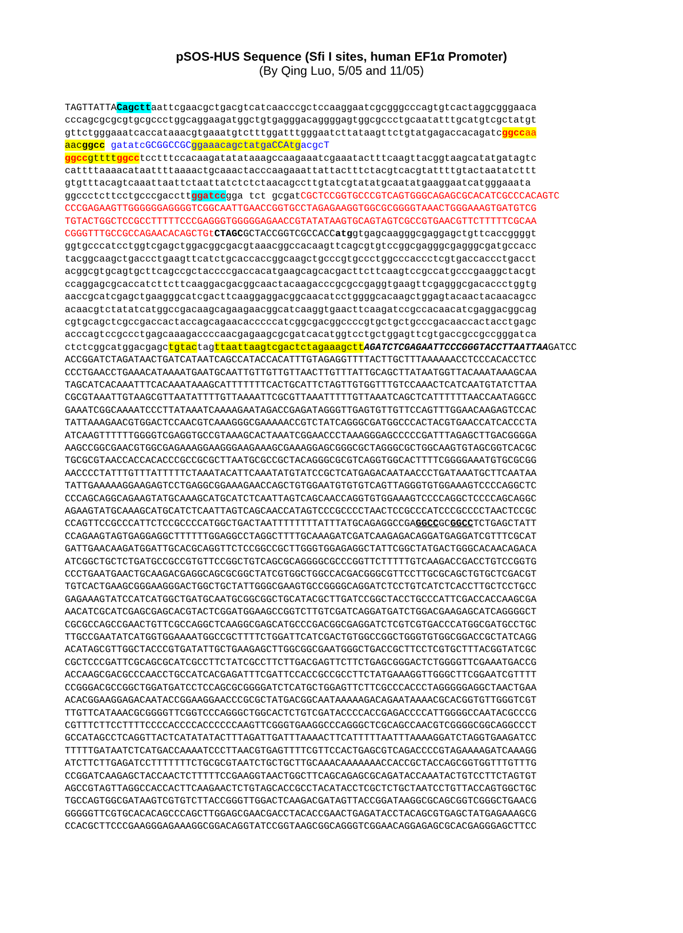pSOS-HUS Sequence (Sfi I sites, human EF1α Promoter)
(By Qing Luo, 5/05 and 11/05)
TAGTTATTACagcttaattcgaacgctgacgtcatcaacccgctccaaggaatcgcgggcccagtgtcactaggcgggaaca cccagcgcgcgtgcgccctggcaggaagatggctgtgagggacaggggagtggcgccctgcaatatttgcatgtcgctatgt gttctgggaaatcaccataaacgtgaaatgtctttggatttgggaatcttataagttctgtatgagaccacagatcggccaa aacggcc gatatcGCGGCCGCggaaacagctatgaCCAtgacgcT ggcc gttttggcctcctttccacaagatatataaagccaagaaatcgaaatactttcaagttacggtaagcatatgatagtc cattttaaaacataattttaaaactgcaaactacccaagaaattattactttctacgtcacgtattttgtactaatatcttt gtgtttacagtcaaattaattctaattatctctctaacagccttgtatcgtatatgcaatatgaaggaatcatgggaaata ggccctcttcctgcccgaccttggatccgga tct gcgatCGCTCCGGTGCCCGTCAGTGGGCAGAGCGCACATCGCCCACAGTC CCCGAGAAGTTGGGGGGAGGGGTCGGCAATTGAACCGGTGCCTAGAGAAGGTGGCGCGGGGTAAACTGGGAAAGTGATGTCG TGTACTGGCTCCGCCTTTTTCCCGAGGGTGGGGGAGAACCGTATATAAGTGCAGTAGTCGCCGTGAACGTTCTTTTTCGCAA CGGGTTTGCCGCCAGAACACAGCTGt CTAGCGCTACCGGTCGCCACCatggtgagcaagggcgaggagctgttcaccggggt ggtgcccatcctggtcgagctggacggcgacgtaaacggccacaagttcagcgtgtccggcgagggcgagggcgatgccacc tacggcaagctgaccctgaagttcatctgcaccaccggcaagctgcccgtgccctggcccaccctcgtgaccaccctgacct acggcgtgcagtgcttcagccgctaccccgaccacatgaagcagcacgacttcttcaagtccgccatgcccgaaggctacgt ccaggagcgcaccatcttcttcaaggacgacggcaactacaagacccgcgccgaggtgaagttcgagggcgacaccctggtg aaccgcatcgagctgaagggcatcgacttcaaggaggacggcaacatcctggggcacaagctggagtacaactacaacagcc acaacgtctatatcatggccgacaagcagaagaacggcatcaaggtgaacttcaagatccgccacaacatcgaggacggcag cgtgcagctcgccgaccactaccagcagaacacccccatcggcgacggccccgtgctgctgcccgacaaccactacctgagc acccagtccgccctgagcaaagaccccaacgagaagcgcgatcacatggtcctgctggagttcgtgaccgccgccgggatca ctctcggcatggacgagctgtactagttaattaagtcgactctagaaagctt AGATCTCGAGAATTCCCGGGTACCTTAATTAAGATCC ACCGGATCTAGATAACTGATCATAATCAGCCATACCACATTTGTAGAGGTTTTACTTGCTTTAAAAAACCTCCCACACCTCC CCCTGAACCTGAAACATAAAATGAATGCAATTGTTGTTGTTAACTTGTTTATTGCAGCTTATAATGGTTACAAATAAAGCAA TAGCATCACAAATTTCACAAATAAAGCATTTTTTTCACTGCATTCTAGTTGTGGTTTGTCCAAACTCATCAATGTATCTTAA CGCGTAAATTGTAAGCGTTAATATTTTGTTAAAATTCGCGTTAAATTTTTGTTAAATCAGCTCATTTTTTAACCAATAGGCC GAAATCGGCAAAATCCCTTATAAATCAAAAGAATAGACCGAGATAGGGTTGAGTGTTGTTCCAGTTTGGAACAAGAGTCCAC TATTAAAGAACGTGGACTCCAACGTCAAAGGGCGAAAAACCGTCTATCAGGGCGATGGCCCACTACGTGAACCATCACCCTA ATCAAGTTTTTTGGGGTCGAGGTGCCGTAAAGCACTAAATCGGAACCCTAAAGGGAGCCCCCGATTTAGAGCTTGACGGGGA AAGCCGGCGAACGTGGCGAGAAAGGAAGGGAAGAAAGCGAAAGGAGCGGGCGCTAGGGCGCTGGCAAGTGTAGCGGTCACGC TGCGCGTAACCACCACACCCGCCGCGCTTAATGCGCCGCTACAGGGCGCGTCAGGTGGCACTTTTCGGGGAAATGTGCGCGG AACCCCTATTTGTTTATTTTTCTAAATACATTCAAATATGTATCCGCTCATGAGACAATAACCCTGATAAATGCTTCAATAA TATTGAAAAAGGAAGAGTCCTGAGGCGGAAAGAACCAGCTGTGGAATGTGTGTCAGTTAGGGTGTGGAAAGTCCCCAGGCTC CCCAGCAGGCAGAAGTATGCAAAGCATGCATCTCAATTAGTCAGCAACCAGGTGTGGAAAGTCCCCAGGCTCCCCAGCAGGC AGAAGTATGCAAAGCATGCATCTCAATTAGTCAGCAACCATAGTCCCGCCCCTAACTCCGCCCATCCCGCCCCTAACTCCGC CCAGTTCCGCCCATTCTCCGCCCCATGGCTGACTAATTTTTTTTATTTATGCAGAGGCCGAGGCCGCGGCCTCTGAGCTATT CCAGAAGTAGTGAGGAGGCTTTTTTGGAGGCCTAGGCTTTTGCAAAGATCGATCAAGAGACAGGATGAGGATCGTTTCGCAT GATTGAACAAGATGGATTGCACGCAGGTTCTCCGGCCGCTTGGGTGGAGAGGCTATTCGGCTATGACTGGGCACAACAGACA ATCGGCTGCTCTGATGCCGCCGTGTTCCGGCTGTCAGCGCAGGGGCGCCCGGTTCTTTTTGTCAAGACCGACCTGTCCGGTG CCCTGAATGAACTGCAAGACGAGGCAGCGCGGCTATCGTGGCTGGCCACGACGGGCGTTCCTTGCGCAGCTGTGCTCGACGT TGTCACTGAAGCGGGAAGGGACTGGCTGCTATTGGGCGAAGTGCCGGGGCAGGATCTCCTGTCATCTCACCTTGCTCCTGCC GAGAAAGTATCCATCATGGCTGATGCAATGCGGCGGCTGCATACGCTTGATCCGGCTACCTGCCCATTCGACCACCAAGCGA AACATCGCATCGAGCGAGCACGTACTCGGATGGAAGCCGGTCTTGTCGATCAGGATGATCTGGACGAAGAGCATCAGGGGCT CGCGCCAGCCGAACTGTTCGCCAGGCTCAAGGCGAGCATGCCCGACGGCGAGGATCTCGTCGTGACCCATGGCGATGCCTGC TTGCCGAATATCATGGTGGAAAATGGCCGCTTTTCTGGATTCATCGACTGTGGCCGGCTGGGTGTGGCGGACCGCTATCAGG ACATAGCGTTGGCTACCCGTGATATTGCTGAAGAGCTTGGCGGCGAATGGGCTGACCGCTTCCTCGTGCTTTACGGTATCGC CGCTCCCGATTCGCAGCGCATCGCCTTCTATCGCCTTCTTGACGAGTTCTTCTGAGCGGGACTCTGGGGTTCGAAATGACCG ACCAAGCGACGCCCAACCTGCCATCACGAGATTTCGATTCCACCGCCGCCTTCTATGAAAGGTTGGGCTTCGGAATCGTTTT CCGGGACGCCGGCTGGATGATCCTCCAGCGCGGGGATCTCATGCTGGAGTTCTTCGCCCACCCTAGGGGGAGGCTAACTGAA ACACGGAAGGAGACAATACCGGAAGGAACCCGCGCTATGACGGCAATAAAAAGACAGAATAAAACGCACGGTGTTGGGTCGT TTGTTCATAAACGCGGGGTTCGGTCCCAGGGCTGGCACTCTGTCGATACCCCACCGAGACCCCATTGGGGCCAATACGCCCG CGTTTCTTCCTTTTCCCCACCCCACCCCCCAAGTTCGGGTGAAGGCCCAGGGCTCGCAGCCAACGTCGGGGCGGCAGGCCCT GCCATAGCCTCAGGTTACTCATATATACTTTAGATTGATTTAAAACTTCATTTTTAATTTAAAAGGATCTAGGTGAAGATCC TTTTTGATAATCTCATGACCAAAATCCCTTAACGTGAGTTTTCGTTCCACTGAGCGTCAGACCCCGTAGAAAAGATCAAAGG ATCTTCTTGAGATCCTTTTTTTCTGCGCGTAATCTGCTGCTTGCAAACAAAAAAACCACCGCTACCAGCGGTGGTTTGTTTG CCGGATCAAGAGCTACCAACTCTTTTTCCGAAGGTAACTGGCTTCAGCAGAGCGCAGATACCAAATACTGTCCTTCTAGTGT AGCCGTAGTTAGGCCACCACTTCAAGAACTCTGTAGCACCGCCTACATACCTCGCTCTGCTAATCCTGTTACCAGTGGCTGC TGCCAGTGGCGATAAGTCGTGTCTTACCGGGTTGGACTCAAGACGATAGTTACCGGATAAGGCGCAGCGGTCGGGCTGAACG GGGGGTTCGTGCACACAGCCCAGCTTGGAGCGAACGACCTACACCGAACTGAGATACCTACAGCGTGAGCTATGAGAAAGCG CCACGCTTCCCGAAGGGAGAAAGGCGGACAGGTATCCGGTAAGCGGCAGGGTCGGAACAGGAGAGCGCACGAGGGAGCTTCC